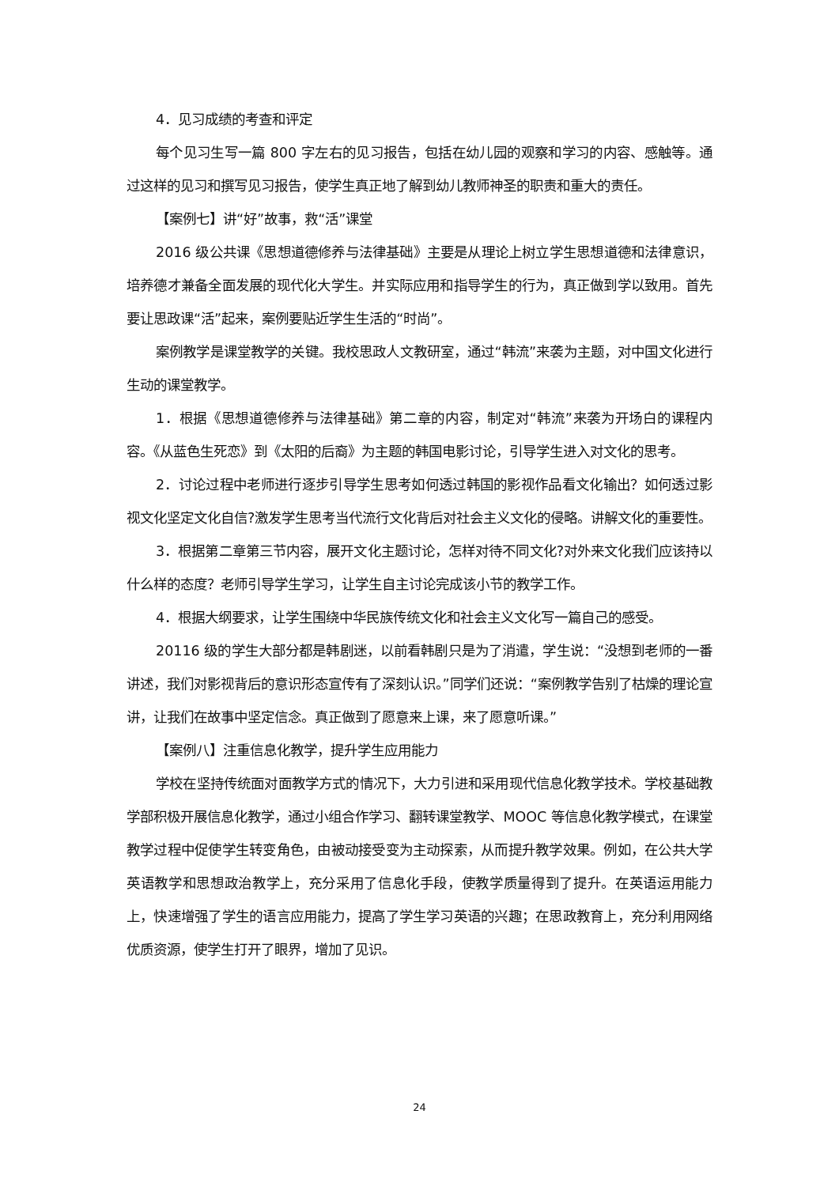4．见习成绩的考查和评定
每个见习生写一篇 800 字左右的见习报告，包括在幼儿园的观察和学习的内容、感触等。通过这样的见习和撰写见习报告，使学生真正地了解到幼儿教师神圣的职责和重大的责任。
【案例七】讲“好”故事，救“活”课堂
2016 级公共课《思想道德修养与法律基础》主要是从理论上树立学生思想道德和法律意识，培养德才兼备全面发展的现代化大学生。并实际应用和指导学生的行为，真正做到学以致用。首先要让思政课“活”起来，案例要贴近学生生活的“时尚”。
案例教学是课堂教学的关键。我校思政人文教研室，通过“韩流”来袭为主题，对中国文化进行生动的课堂教学。
1．根据《思想道德修养与法律基础》第二章的内容，制定对“韩流”来袭为开场白的课程内容。《从蓝色生死恋》到《太阳的后裔》为主题的韩国电影讨论，引导学生进入对文化的思考。
2．讨论过程中老师进行逐步引导学生思考如何透过韩国的影视作品看文化输出？如何透过影视文化坚定文化自信?激发学生思考当代流行文化背后对社会主义文化的侵略。讲解文化的重要性。
3．根据第二章第三节内容，展开文化主题讨论，怎样对待不同文化?对外来文化我们应该持以什么样的态度？老师引导学生学习，让学生自主讨论完成该小节的教学工作。
4．根据大纲要求，让学生围绕中华民族传统文化和社会主义文化写一篇自己的感受。
20116 级的学生大部分都是韩剧迷，以前看韩剧只是为了消遣，学生说：“没想到老师的一番讲述，我们对影视背后的意识形态宣传有了深刻认识。”同学们还说：“案例教学告别了枯燥的理论宣讲，让我们在故事中坚定信念。真正做到了愿意来上课，来了愿意听课。”
【案例八】注重信息化教学，提升学生应用能力
学校在坚持传统面对面教学方式的情况下，大力引进和采用现代信息化教学技术。学校基础教学部积极开展信息化教学，通过小组合作学习、翻转课堂教学、MOOC 等信息化教学模式，在课堂教学过程中促使学生转变角色，由被动接受变为主动探索，从而提升教学效果。例如，在公共大学英语教学和思想政治教学上，充分采用了信息化手段，使教学质量得到了提升。在英语运用能力上，快速增强了学生的语言应用能力，提高了学生学习英语的兴趣；在思政教育上，充分利用网络优质资源，使学生打开了眼界，增加了见识。
24